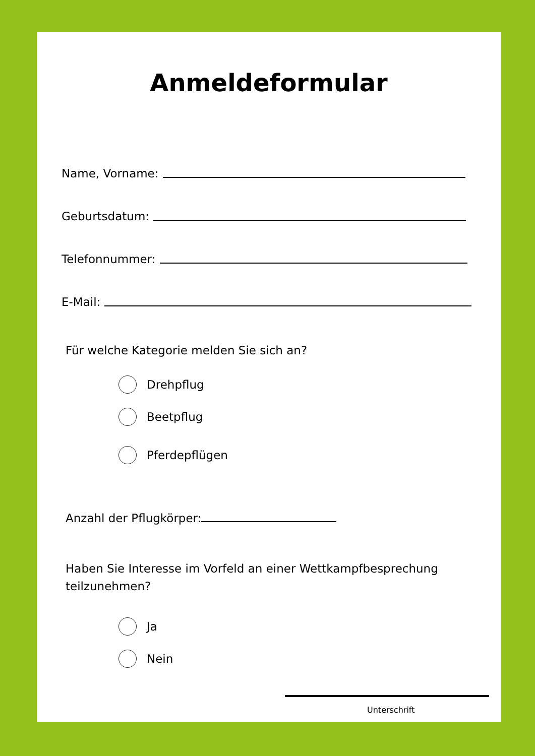Anmeldeformular
Name, Vorname:
Geburtsdatum:
Telefonnummer:
E-Mail:
Für welche Kategorie melden Sie sich an?
Drehpflug
Beetpflug
Pferdepflügen
Anzahl der Pflugkörper:
Haben Sie Interesse im Vorfeld an einer Wettkampfbesprechung
teilzunehmen?
Ja
Nein
Unterschrift